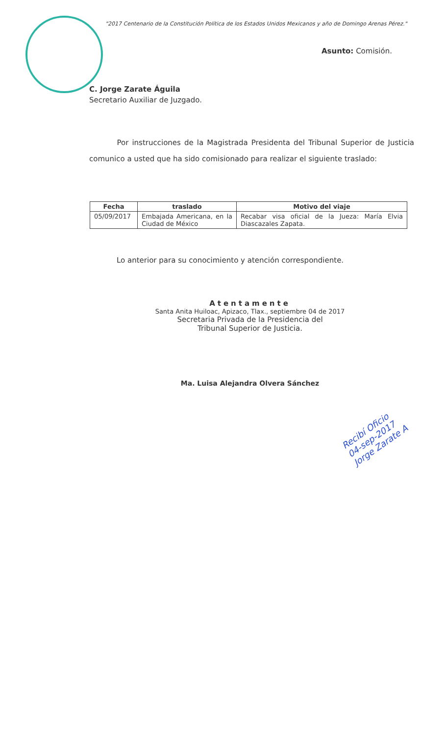"2017 Centenario de la Constitución Política de los Estados Unidos Mexicanos y año de Domingo Arenas Pérez."
Asunto: Comisión.
C. Jorge Zarate Águila
Secretario Auxiliar de Juzgado.
Por instrucciones de la Magistrada Presidenta del Tribunal Superior de Justicia comunico a usted que ha sido comisionado para realizar el siguiente traslado:
| Fecha | traslado | Motivo del viaje |
| --- | --- | --- |
| 05/09/2017 | Embajada Americana, en la Ciudad de México | Recabar visa oficial de la Jueza: María Elvia Diascazales Zapata. |
Lo anterior para su conocimiento y atención correspondiente.
Atentamente
Santa Anita Huiloac, Apizaco, Tlax., septiembre 04 de 2017
Secretaria Privada de la Presidencia del
Tribunal Superior de Justicia.
Ma. Luisa Alejandra Olvera Sánchez
Recibí Oficio
04-sep-2017
Jorge Zarate A